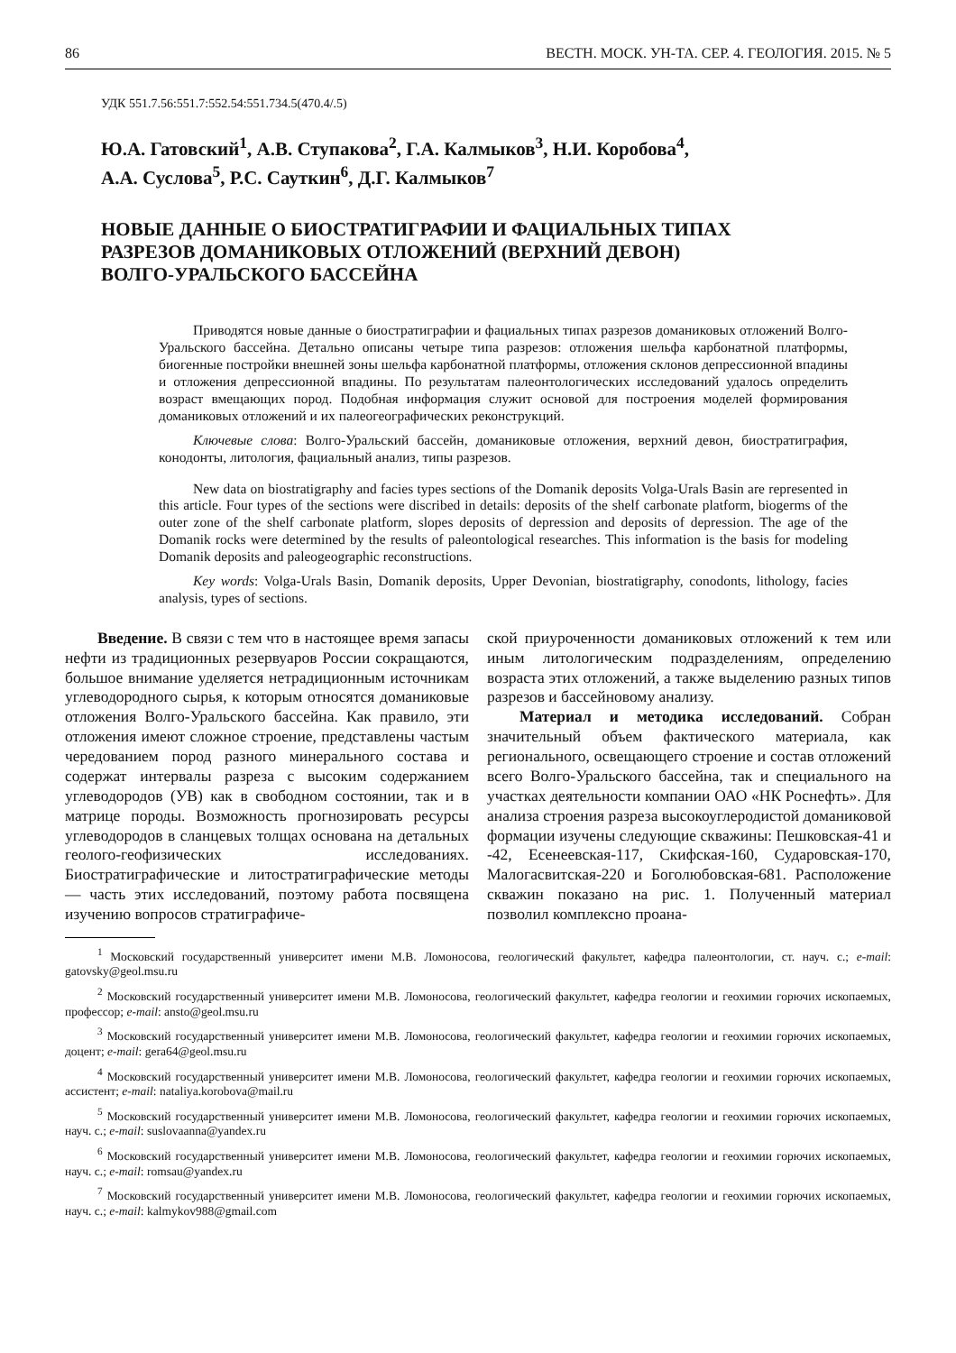86 ВЕСТН. МОСК. УН-ТА. СЕР. 4. ГЕОЛОГИЯ. 2015. № 5
УДК 551.7.56:551.7:552.54:551.734.5(470.4/.5)
Ю.А. Гатовский<sup>1</sup>, А.В. Ступакова<sup>2</sup>, Г.А. Калмыков<sup>3</sup>, Н.И. Коробова<sup>4</sup>,
А.А. Суслова<sup>5</sup>, Р.С. Сауткин<sup>6</sup>, Д.Г. Калмыков<sup>7</sup>
НОВЫЕ ДАННЫЕ О БИОСТРАТИГРАФИИ И ФАЦИАЛЬНЫХ ТИПАХ
РАЗРЕЗОВ ДОМАНИКОВЫХ ОТЛОЖЕНИЙ (ВЕРХНИЙ ДЕВОН)
ВОЛГО-УРАЛЬСКОГО БАССЕЙНА
Приводятся новые данные о биостратиграфии и фациальных типах разрезов доманиковых отложений Волго-Уральского бассейна. Детально описаны четыре типа разрезов: отложения шельфа карбонатной платформы, биогенные постройки внешней зоны шельфа карбонатной платформы, отложения склонов депрессионной впадины и отложения депрессионной впадины. По результатам палеонтологических исследований удалось определить возраст вмещающих пород. Подобная информация служит основой для построения моделей формирования доманиковых отложений и их палеогеографических реконструкций.
Ключевые слова: Волго-Уральский бассейн, доманиковые отложения, верхний девон, биостратиграфия, конодонты, литология, фациальный анализ, типы разрезов.
New data on biostratigraphy and facies types sections of the Domanik deposits Volga-Urals Basin are represented in this article. Four types of the sections were discribed in details: deposits of the shelf carbonate platform, biogerms of the outer zone of the shelf carbonate platform, slopes deposits of depression and deposits of depression. The age of the Domanik rocks were determined by the results of paleontological researches. This information is the basis for modeling Domanik deposits and paleogeographic reconstructions.
Key words: Volga-Urals Basin, Domanik deposits, Upper Devonian, biostratigraphy, conodonts, lithology, facies analysis, types of sections.
Введение. В связи с тем что в настоящее время запасы нефти из традиционных резервуаров России сокращаются, большое внимание уделяется нетрадиционным источникам углеводородного сырья, к которым относятся доманиковые отложения Волго-Уральского бассейна. Как правило, эти отложения имеют сложное строение, представлены частым чередованием пород разного минерального состава и содержат интервалы разреза с высоким содержанием углеводородов (УВ) как в свободном состоянии, так и в матрице породы. Возможность прогнозировать ресурсы углеводородов в сланцевых толщах основана на детальных геолого-геофизических исследованиях. Биостратиграфические и литостратиграфические методы — часть этих исследований, поэтому работа посвящена изучению вопросов стратиграфиче-
ской приуроченности доманиковых отложений к тем или иным литологическим подразделениям, определению возраста этих отложений, а также выделению разных типов разрезов и бассейновому анализу.
Материал и методика исследований. Собран значительный объем фактического материала, как регионального, освещающего строение и состав отложений всего Волго-Уральского бассейна, так и специального на участках деятельности компании ОАО «НК Роснефть». Для анализа строения разреза высокоуглеродистой доманиковой формации изучены следующие скважины: Пешковская-41 и -42, Есенеевская-117, Скифская-160, Сударовская-170, Малогасвитская-220 и Боголюбовская-681. Расположение скважин показано на рис. 1. Полученный материал позволил комплексно проана-
<sup>1</sup> Московский государственный университет имени М.В. Ломоносова, геологический факультет, кафедра палеонтологии, ст. науч. с.; e-mail: gatovsky@geol.msu.ru
<sup>2</sup> Московский государственный университет имени М.В. Ломоносова, геологический факультет, кафедра геологии и геохимии горючих ископаемых, профессор; e-mail: ansto@geol.msu.ru
<sup>3</sup> Московский государственный университет имени М.В. Ломоносова, геологический факультет, кафедра геологии и геохимии горючих ископаемых, доцент; e-mail: gera64@geol.msu.ru
<sup>4</sup> Московский государственный университет имени М.В. Ломоносова, геологический факультет, кафедра геологии и геохимии горючих ископаемых, ассистент; e-mail: nataliya.korobova@mail.ru
<sup>5</sup> Московский государственный университет имени М.В. Ломоносова, геологический факультет, кафедра геологии и геохимии горючих ископаемых, науч. с.; e-mail: suslovaanna@yandex.ru
<sup>6</sup> Московский государственный университет имени М.В. Ломоносова, геологический факультет, кафедра геологии и геохимии горючих ископаемых, науч. с.; e-mail: romsau@yandex.ru
<sup>7</sup> Московский государственный университет имени М.В. Ломоносова, геологический факультет, кафедра геологии и геохимии горючих ископаемых, науч. с.; e-mail: kalmykov988@gmail.com